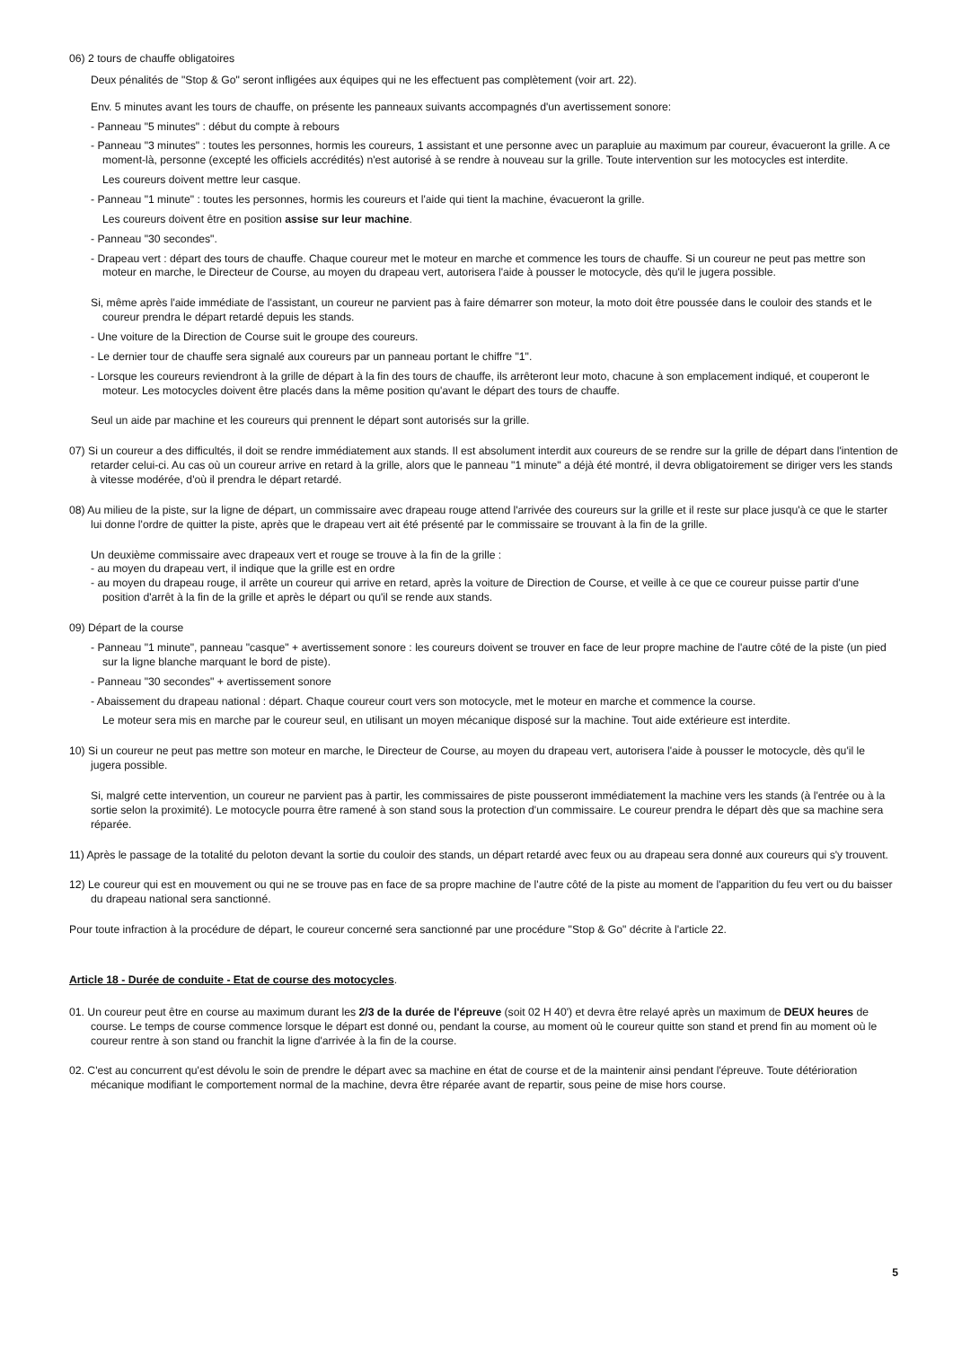06) 2 tours de chauffe obligatoires
Deux pénalités de "Stop & Go" seront infligées aux équipes qui ne les effectuent pas complètement (voir art. 22).
Env. 5 minutes avant les tours de chauffe, on présente les panneaux suivants accompagnés d'un avertissement sonore:
- Panneau "5 minutes" : début du compte à rebours
- Panneau "3 minutes" : toutes les personnes, hormis les coureurs, 1 assistant et une personne avec un parapluie au maximum par coureur, évacueront la grille. A ce moment-là, personne (excepté les officiels accrédités) n'est autorisé à se rendre à nouveau sur la grille. Toute intervention sur les motocycles est interdite.
Les coureurs doivent mettre leur casque.
- Panneau "1 minute" : toutes les personnes, hormis les coureurs et l'aide qui tient la machine, évacueront la grille.
Les coureurs doivent être en position assise sur leur machine.
- Panneau "30 secondes".
- Drapeau vert : départ des tours de chauffe. Chaque coureur met le moteur en marche et commence les tours de chauffe. Si un coureur ne peut pas mettre son moteur en marche, le Directeur de Course, au moyen du drapeau vert, autorisera l'aide à pousser le motocycle, dès qu'il le jugera possible.
Si, même après l'aide immédiate de l'assistant, un coureur ne parvient pas à faire démarrer son moteur, la moto doit être poussée dans le couloir des stands et le coureur prendra le départ retardé depuis les stands.
- Une voiture de la Direction de Course suit le groupe des coureurs.
- Le dernier tour de chauffe sera signalé aux coureurs par un panneau portant le chiffre "1".
- Lorsque les coureurs reviendront à la grille de départ à la fin des tours de chauffe, ils arrêteront leur moto, chacune à son emplacement indiqué, et couperont le moteur. Les motocycles doivent être placés dans la même position qu'avant le départ des tours de chauffe.
Seul un aide par machine et les coureurs qui prennent le départ sont autorisés sur la grille.
07) Si un coureur a des difficultés, il doit se rendre immédiatement aux stands. Il est absolument interdit aux coureurs de se rendre sur la grille de départ dans l'intention de retarder celui-ci. Au cas où un coureur arrive en retard à la grille, alors que le panneau "1 minute" a déjà été montré, il devra obligatoirement se diriger vers les stands à vitesse modérée, d'où il prendra le départ retardé.
08) Au milieu de la piste, sur la ligne de départ, un commissaire avec drapeau rouge attend l'arrivée des coureurs sur la grille et il reste sur place jusqu'à ce que le starter lui donne l'ordre de quitter la piste, après que le drapeau vert ait été présenté par le commissaire se trouvant à la fin de la grille.
Un deuxième commissaire avec drapeaux vert et rouge se trouve à la fin de la grille :
- au moyen du drapeau vert, il indique que la grille est en ordre
- au moyen du drapeau rouge, il arrête un coureur qui arrive en retard, après la voiture de Direction de Course, et veille à ce que ce coureur puisse partir d'une position d'arrêt à la fin de la grille et après le départ ou qu'il se rende aux stands.
09) Départ de la course
- Panneau "1 minute", panneau "casque" + avertissement sonore : les coureurs doivent se trouver en face de leur propre machine de l'autre côté de la piste (un pied sur la ligne blanche marquant le bord de piste).
- Panneau "30 secondes" + avertissement sonore
- Abaissement du drapeau national : départ. Chaque coureur court vers son motocycle, met le moteur en marche et commence la course.
Le moteur sera mis en marche par le coureur seul, en utilisant un moyen mécanique disposé sur la machine. Tout aide extérieure est interdite.
10) Si un coureur ne peut pas mettre son moteur en marche, le Directeur de Course, au moyen du drapeau vert, autorisera l'aide à pousser le motocycle, dès qu'il le jugera possible.
Si, malgré cette intervention, un coureur ne parvient pas à partir, les commissaires de piste pousseront immédiatement la machine vers les stands (à l'entrée ou à la sortie selon la proximité). Le motocycle pourra être ramené à son stand sous la protection d'un commissaire. Le coureur prendra le départ dès que sa machine sera réparée.
11) Après le passage de la totalité du peloton devant la sortie du couloir des stands, un départ retardé avec feux ou au drapeau sera donné aux coureurs qui s'y trouvent.
12) Le coureur qui est en mouvement ou qui ne se trouve pas en face de sa propre machine de l'autre côté de la piste au moment de l'apparition du feu vert ou du baisser du drapeau national sera sanctionné.
Pour toute infraction à la procédure de départ, le coureur concerné sera sanctionné par une procédure "Stop & Go" décrite à l'article 22.
Article 18 - Durée de conduite - Etat de course des motocycles.
01. Un coureur peut être en course au maximum durant les 2/3 de la durée de l'épreuve (soit 02 H 40') et devra être relayé après un maximum de DEUX heures de course. Le temps de course commence lorsque le départ est donné ou, pendant la course, au moment où le coureur quitte son stand et prend fin au moment où le coureur rentre à son stand ou franchit la ligne d'arrivée à la fin de la course.
02. C'est au concurrent qu'est dévolu le soin de prendre le départ avec sa machine en état de course et de la maintenir ainsi pendant l'épreuve. Toute détérioration mécanique modifiant le comportement normal de la machine, devra être réparée avant de repartir, sous peine de mise hors course.
5